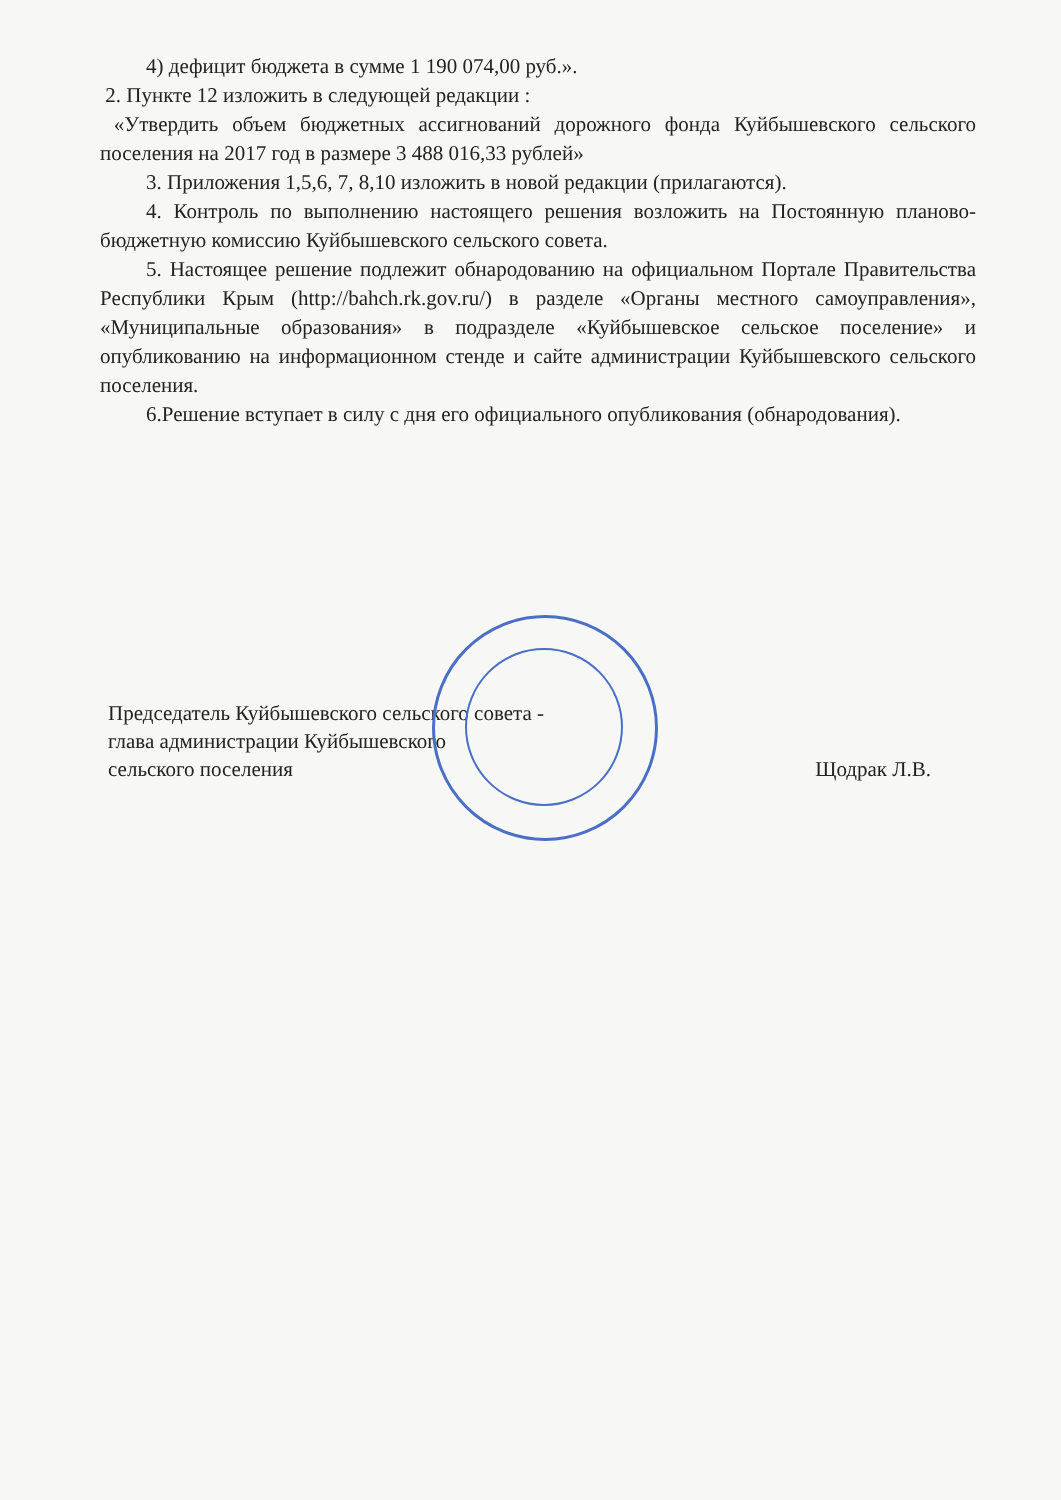4) дефицит бюджета в сумме 1 190 074,00 руб.».
2. Пункте 12 изложить в следующей редакции :
«Утвердить объем бюджетных ассигнований дорожного фонда Куйбышевского сельского поселения на 2017 год в размере 3 488 016,33 рублей»
3. Приложения 1,5,6, 7, 8,10 изложить в новой редакции (прилагаются).
4. Контроль по выполнению настоящего решения возложить на Постоянную планово-бюджетную комиссию Куйбышевского сельского совета.
5. Настоящее решение подлежит обнародованию на официальном Портале Правительства Республики Крым (http://bahch.rk.gov.ru/) в разделе «Органы местного самоуправления», «Муниципальные образования» в подразделе «Куйбышевское сельское поселение» и опубликованию на информационном стенде и сайте администрации Куйбышевского сельского поселения.
6.Решение вступает в силу с дня его официального опубликования (обнародования).
Председатель Куйбышевского сельского совета -
глава администрации Куйбышевского
сельского поселения
Щодрак Л.В.